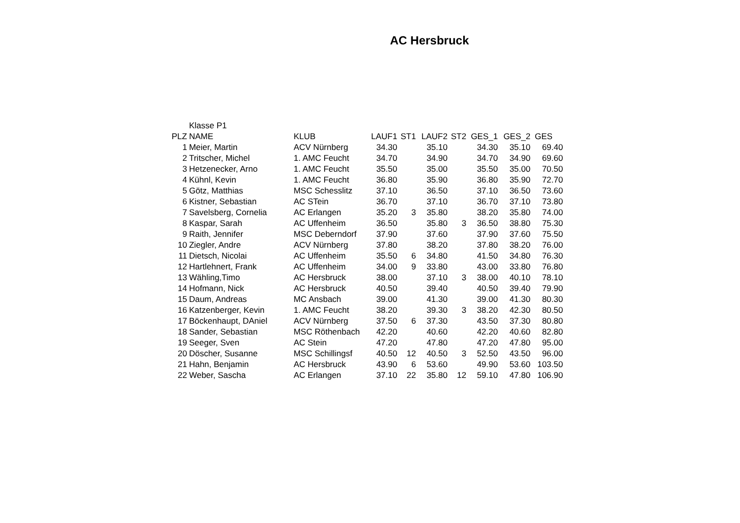AC Hersbruck
| | Klasse P1 | | | | | | | | |
| PLZ | NAME | KLUB | LAUF1 | ST1 | LAUF2 | ST2 | GES_1 | GES_2 | GES |
| 1 | Meier, Martin | ACV Nürnberg | 34.30 | | 35.10 | | 34.30 | 35.10 | 69.40 |
| 2 | Tritscher, Michel | 1. AMC Feucht | 34.70 | | 34.90 | | 34.70 | 34.90 | 69.60 |
| 3 | Hetzenecker, Arno | 1. AMC Feucht | 35.50 | | 35.00 | | 35.50 | 35.00 | 70.50 |
| 4 | Kühnl, Kevin | 1. AMC Feucht | 36.80 | | 35.90 | | 36.80 | 35.90 | 72.70 |
| 5 | Götz, Matthias | MSC Schesslitz | 37.10 | | 36.50 | | 37.10 | 36.50 | 73.60 |
| 6 | Kistner, Sebastian | AC STein | 36.70 | | 37.10 | | 36.70 | 37.10 | 73.80 |
| 7 | Savelsberg, Cornelia | AC Erlangen | 35.20 | 3 | 35.80 | | 38.20 | 35.80 | 74.00 |
| 8 | Kaspar, Sarah | AC Uffenheim | 36.50 | | 35.80 | 3 | 36.50 | 38.80 | 75.30 |
| 9 | Raith, Jennifer | MSC Deberndorf | 37.90 | | 37.60 | | 37.90 | 37.60 | 75.50 |
| 10 | Ziegler, Andre | ACV Nürnberg | 37.80 | | 38.20 | | 37.80 | 38.20 | 76.00 |
| 11 | Dietsch, Nicolai | AC Uffenheim | 35.50 | 6 | 34.80 | | 41.50 | 34.80 | 76.30 |
| 12 | Hartlehnert, Frank | AC Uffenheim | 34.00 | 9 | 33.80 | | 43.00 | 33.80 | 76.80 |
| 13 | Wähling,Timo | AC Hersbruck | 38.00 | | 37.10 | 3 | 38.00 | 40.10 | 78.10 |
| 14 | Hofmann, Nick | AC Hersbruck | 40.50 | | 39.40 | | 40.50 | 39.40 | 79.90 |
| 15 | Daum, Andreas | MC Ansbach | 39.00 | | 41.30 | | 39.00 | 41.30 | 80.30 |
| 16 | Katzenberger, Kevin | 1. AMC Feucht | 38.20 | | 39.30 | 3 | 38.20 | 42.30 | 80.50 |
| 17 | Böckenhaupt, DAniel | ACV Nürnberg | 37.50 | 6 | 37.30 | | 43.50 | 37.30 | 80.80 |
| 18 | Sander, Sebastian | MSC Röthenbach | 42.20 | | 40.60 | | 42.20 | 40.60 | 82.80 |
| 19 | Seeger, Sven | AC Stein | 47.20 | | 47.80 | | 47.20 | 47.80 | 95.00 |
| 20 | Döscher, Susanne | MSC Schillingsf | 40.50 | 12 | 40.50 | 3 | 52.50 | 43.50 | 96.00 |
| 21 | Hahn, Benjamin | AC Hersbruck | 43.90 | 6 | 53.60 | | 49.90 | 53.60 | 103.50 |
| 22 | Weber, Sascha | AC Erlangen | 37.10 | 22 | 35.80 | 12 | 59.10 | 47.80 | 106.90 |